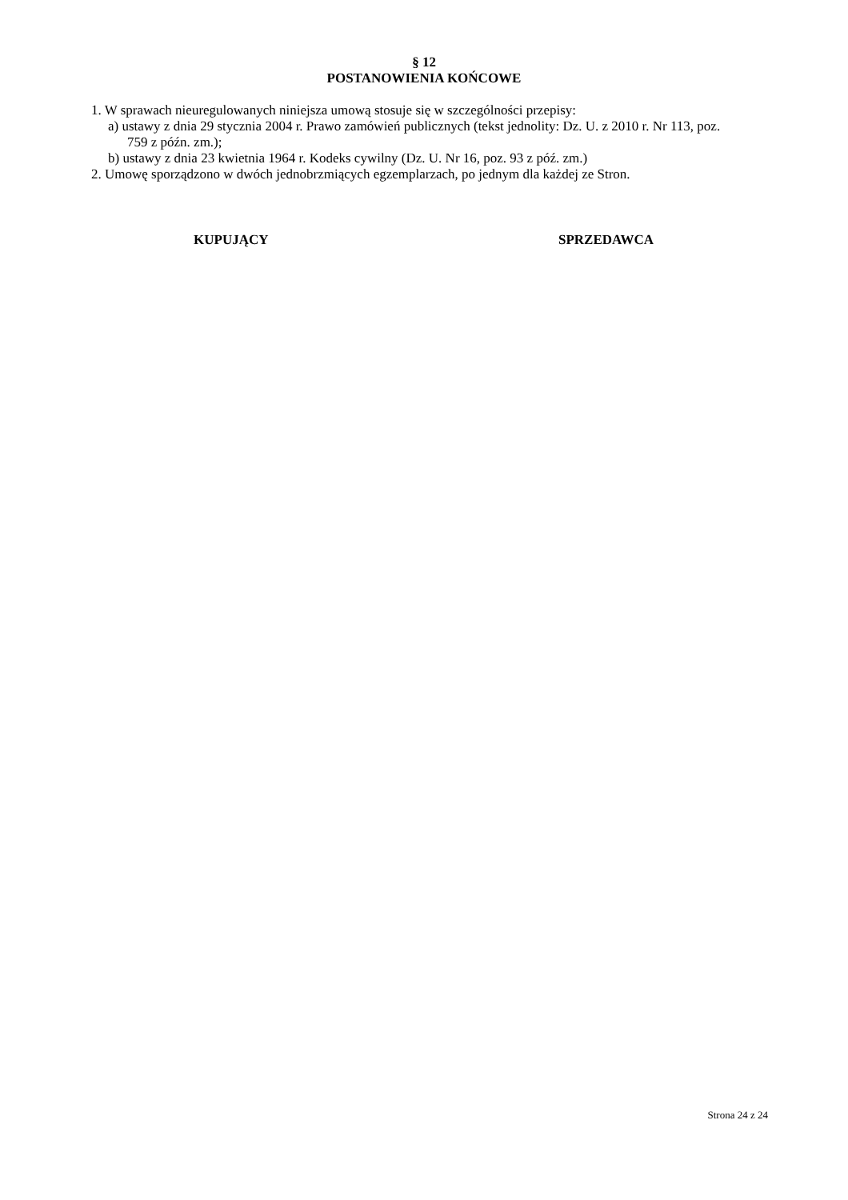§ 12
POSTANOWIENIA KOŃCOWE
1. W sprawach nieuregulowanych niniejsza umową stosuje się w szczególności przepisy:
a) ustawy z dnia 29 stycznia 2004 r. Prawo zamówień publicznych (tekst jednolity: Dz. U. z 2010 r. Nr 113, poz. 759 z późn. zm.);
b) ustawy z dnia 23 kwietnia 1964 r. Kodeks cywilny (Dz. U. Nr 16, poz. 93 z póź. zm.)
2. Umowę sporządzono w dwóch jednobrzmiących egzemplarzach, po jednym dla każdej ze Stron.
KUPUJĄCY SPRZEDAWCA
Strona 24 z 24